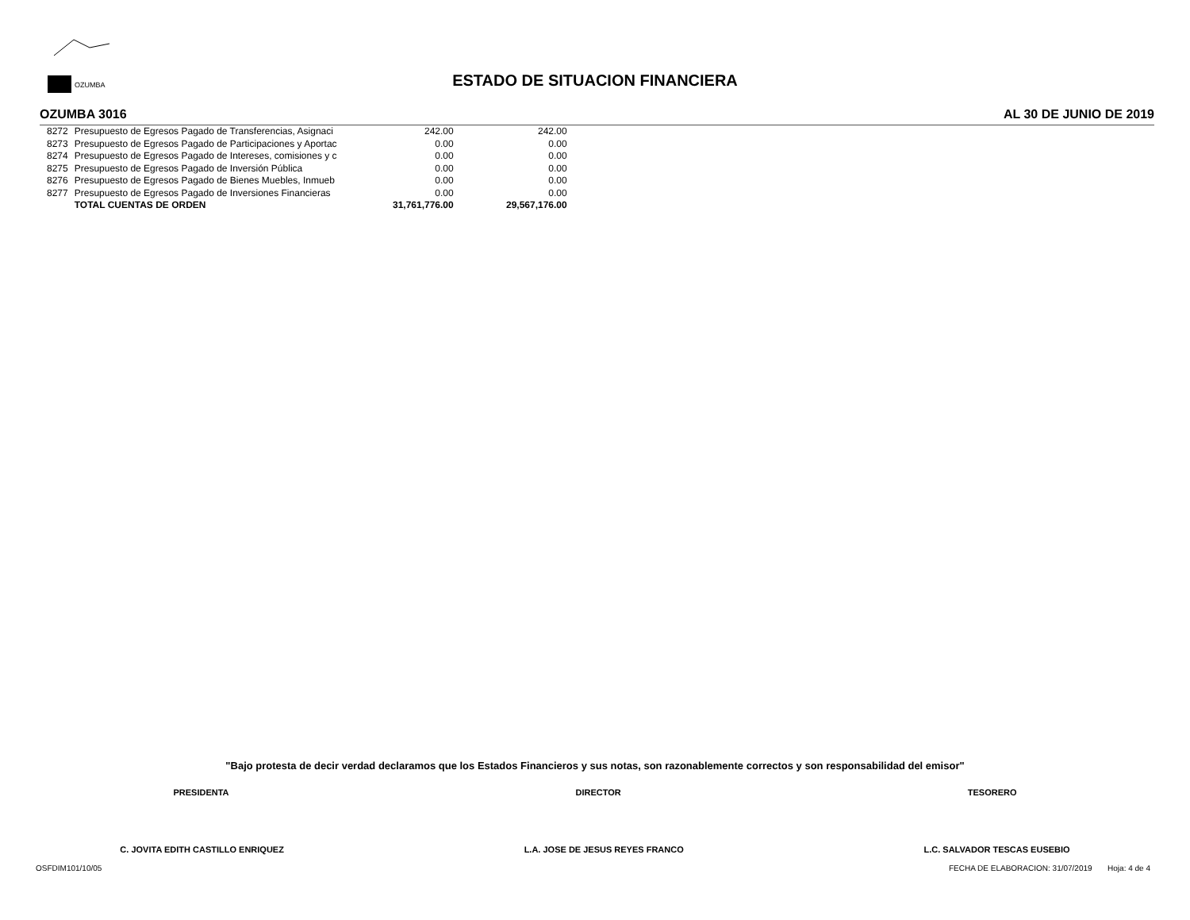OZUMBA
ESTADO DE SITUACION FINANCIERA
OZUMBA 3016 AL 30 DE JUNIO DE 2019
| 8272 | Presupuesto de Egresos Pagado de Transferencias, Asignaci | 242.00 | 242.00 |
| 8273 | Presupuesto de Egresos Pagado de Participaciones y Aportac | 0.00 | 0.00 |
| 8274 | Presupuesto de Egresos Pagado de Intereses, comisiones y c | 0.00 | 0.00 |
| 8275 | Presupuesto de Egresos Pagado de Inversión Pública | 0.00 | 0.00 |
| 8276 | Presupuesto de Egresos Pagado de Bienes Muebles, Inmueb | 0.00 | 0.00 |
| 8277 | Presupuesto de Egresos Pagado de Inversiones Financieras | 0.00 | 0.00 |
| | TOTAL CUENTAS DE ORDEN | 31,761,776.00 | 29,567,176.00 |
"Bajo protesta de decir verdad declaramos que los Estados Financieros y sus notas, son razonablemente correctos y son responsabilidad del emisor"
PRESIDENTA DIRECTOR TESORERO
C. JOVITA EDITH CASTILLO ENRIQUEZ L.A. JOSE DE JESUS REYES FRANCO L.C. SALVADOR TESCAS EUSEBIO
OSFDIM101/10/05 FECHA DE ELABORACION: 31/07/2019 Hoja: 4 de 4